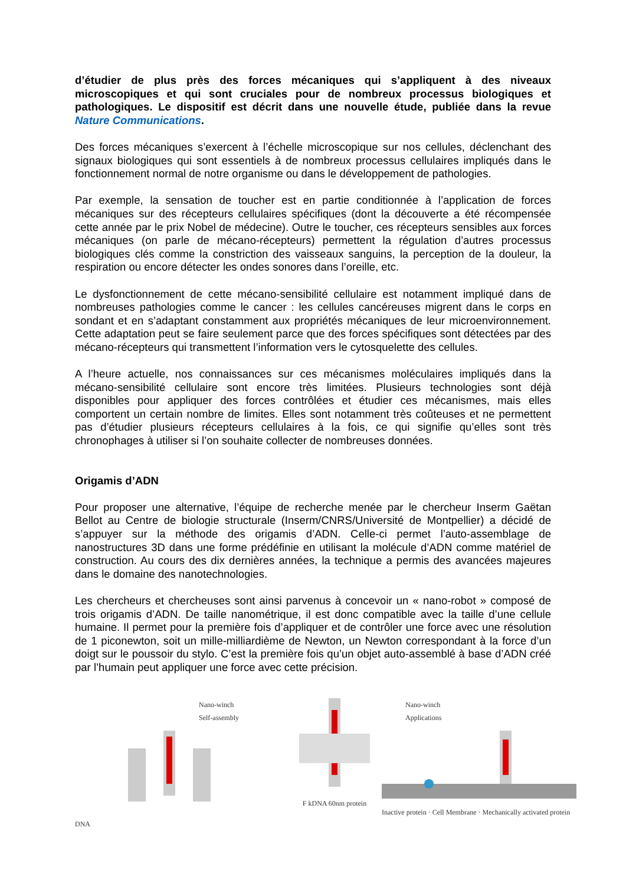d’étudier de plus près des forces mécaniques qui s’appliquent à des niveaux microscopiques et qui sont cruciales pour de nombreux processus biologiques et pathologiques. Le dispositif est décrit dans une nouvelle étude, publiée dans la revue Nature Communications.
Des forces mécaniques s’exercent à l’échelle microscopique sur nos cellules, déclenchant des signaux biologiques qui sont essentiels à de nombreux processus cellulaires impliqués dans le fonctionnement normal de notre organisme ou dans le développement de pathologies.
Par exemple, la sensation de toucher est en partie conditionnée à l’application de forces mécaniques sur des récepteurs cellulaires spécifiques (dont la découverte a été récompensée cette année par le prix Nobel de médecine). Outre le toucher, ces récepteurs sensibles aux forces mécaniques (on parle de mécano-récepteurs) permettent la régulation d’autres processus biologiques clés comme la constriction des vaisseaux sanguins, la perception de la douleur, la respiration ou encore détecter les ondes sonores dans l’oreille, etc.
Le dysfonctionnement de cette mécano-sensibilité cellulaire est notamment impliqué dans de nombreuses pathologies comme le cancer : les cellules cancéreuses migrent dans le corps en sondant et en s’adaptant constamment aux propriétés mécaniques de leur microenvironnement. Cette adaptation peut se faire seulement parce que des forces spécifiques sont détectées par des mécano-récepteurs qui transmettent l’information vers le cytosquelette des cellules.
A l’heure actuelle, nos connaissances sur ces mécanismes moléculaires impliqués dans la mécano-sensibilité cellulaire sont encore très limitées. Plusieurs technologies sont déjà disponibles pour appliquer des forces contrôlées et étudier ces mécanismes, mais elles comportent un certain nombre de limites. Elles sont notamment très coûteuses et ne permettent pas d’étudier plusieurs récepteurs cellulaires à la fois, ce qui signifie qu’elles sont très chronophages à utiliser si l’on souhaite collecter de nombreuses données.
Origamis d’ADN
Pour proposer une alternative, l’équipe de recherche menée par le chercheur Inserm Gaëtan Bellot au Centre de biologie structurale (Inserm/CNRS/Université de Montpellier) a décidé de s’appuyer sur la méthode des origamis d’ADN. Celle-ci permet l’auto-assemblage de nanostructures 3D dans une forme prédéfinie en utilisant la molécule d’ADN comme matériel de construction. Au cours des dix dernières années, la technique a permis des avancées majeures dans le domaine des nanotechnologies.
Les chercheurs et chercheuses sont ainsi parvenus à concevoir un « nano-robot » composé de trois origamis d’ADN. De taille nanométrique, il est donc compatible avec la taille d’une cellule humaine. Il permet pour la première fois d’appliquer et de contrôler une force avec une résolution de 1 piconewton, soit un mille-milliardième de Newton, un Newton correspondant à la force d’un doigt sur le poussoir du stylo. C’est la première fois qu’un objet auto-assemblé à base d’ADN créé par l’humain peut appliquer une force avec cette précision.
Nano-winch
Self-assembly
DNA
F kDNA 60nm protein Nano-winch
Applications
Inactive protein · Cell Membrane · Mechanically activated protein